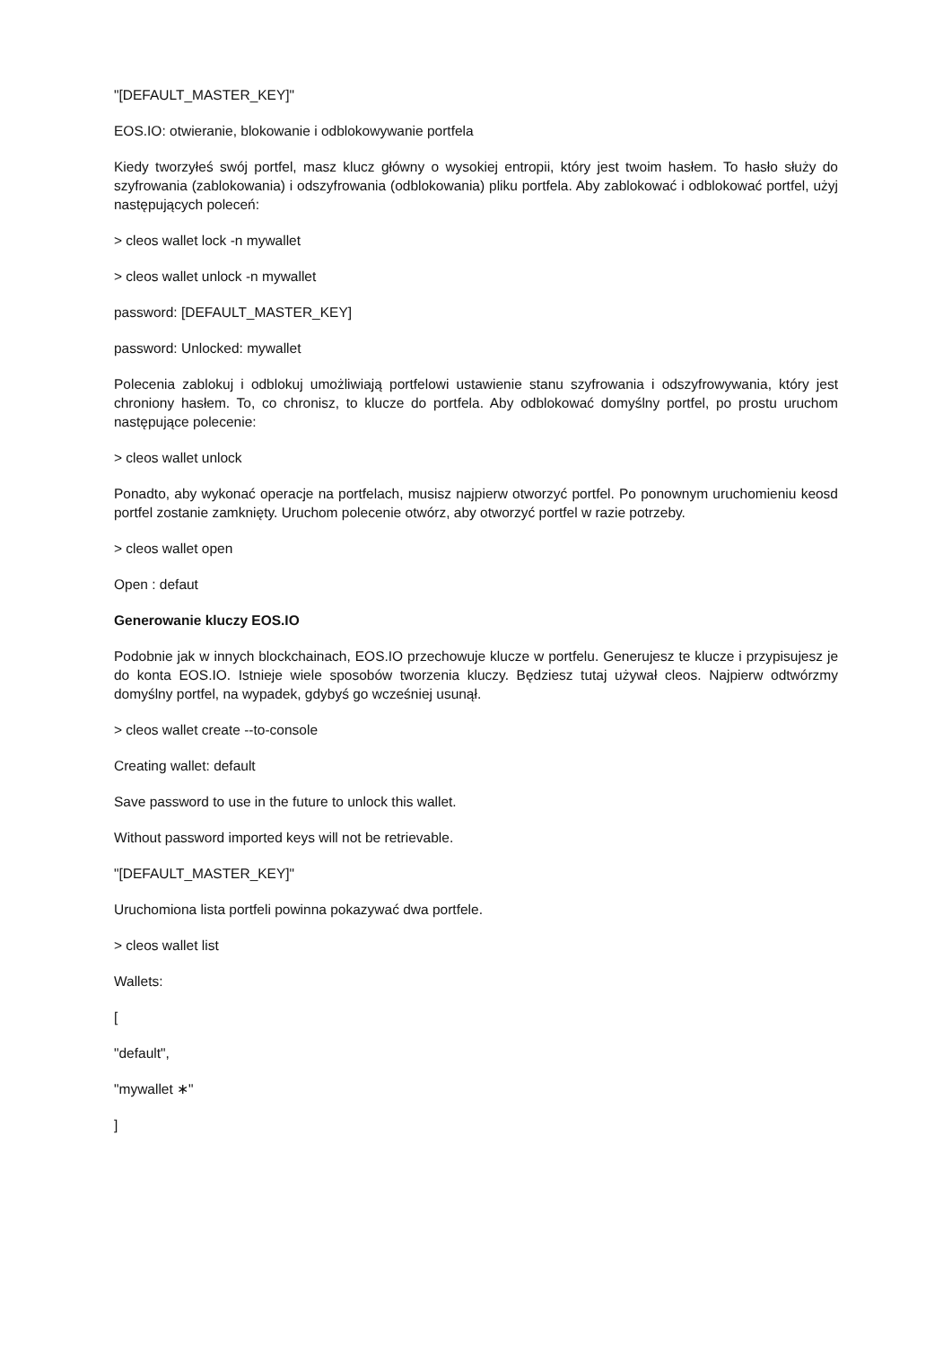"[DEFAULT_MASTER_KEY]"
EOS.IO: otwieranie, blokowanie i odblokowywanie portfela
Kiedy tworzyłeś swój portfel, masz klucz główny o wysokiej entropii, który jest twoim hasłem. To hasło służy do szyfrowania (zablokowania) i odszyfrowania (odblokowania) pliku portfela. Aby zablokować i odblokować portfel, użyj następujących poleceń:
> cleos wallet lock -n mywallet
> cleos wallet unlock -n mywallet
password: [DEFAULT_MASTER_KEY]
password: Unlocked: mywallet
Polecenia zablokuj i odblokuj umożliwiają portfelowi ustawienie stanu szyfrowania i odszyfrowywania, który jest chroniony hasłem. To, co chronisz, to klucze do portfela. Aby odblokować domyślny portfel, po prostu uruchom następujące polecenie:
> cleos wallet unlock
Ponadto, aby wykonać operacje na portfelach, musisz najpierw otworzyć portfel. Po ponownym uruchomieniu keosd portfel zostanie zamknięty. Uruchom polecenie otwórz, aby otworzyć portfel w razie potrzeby.
> cleos wallet open
Open : defaut
Generowanie kluczy EOS.IO
Podobnie jak w innych blockchainach, EOS.IO przechowuje klucze w portfelu. Generujesz te klucze i przypisujesz je do konta EOS.IO. Istnieje wiele sposobów tworzenia kluczy. Będziesz tutaj używał cleos. Najpierw odtwórzmy domyślny portfel, na wypadek, gdybyś go wcześniej usunął.
> cleos wallet create --to-console
Creating wallet: default
Save password to use in the future to unlock this wallet.
Without password imported keys will not be retrievable.
"[DEFAULT_MASTER_KEY]"
Uruchomiona lista portfeli powinna pokazywać dwa portfele.
> cleos wallet list
Wallets:
[
"default",
"mywallet ∗"
]